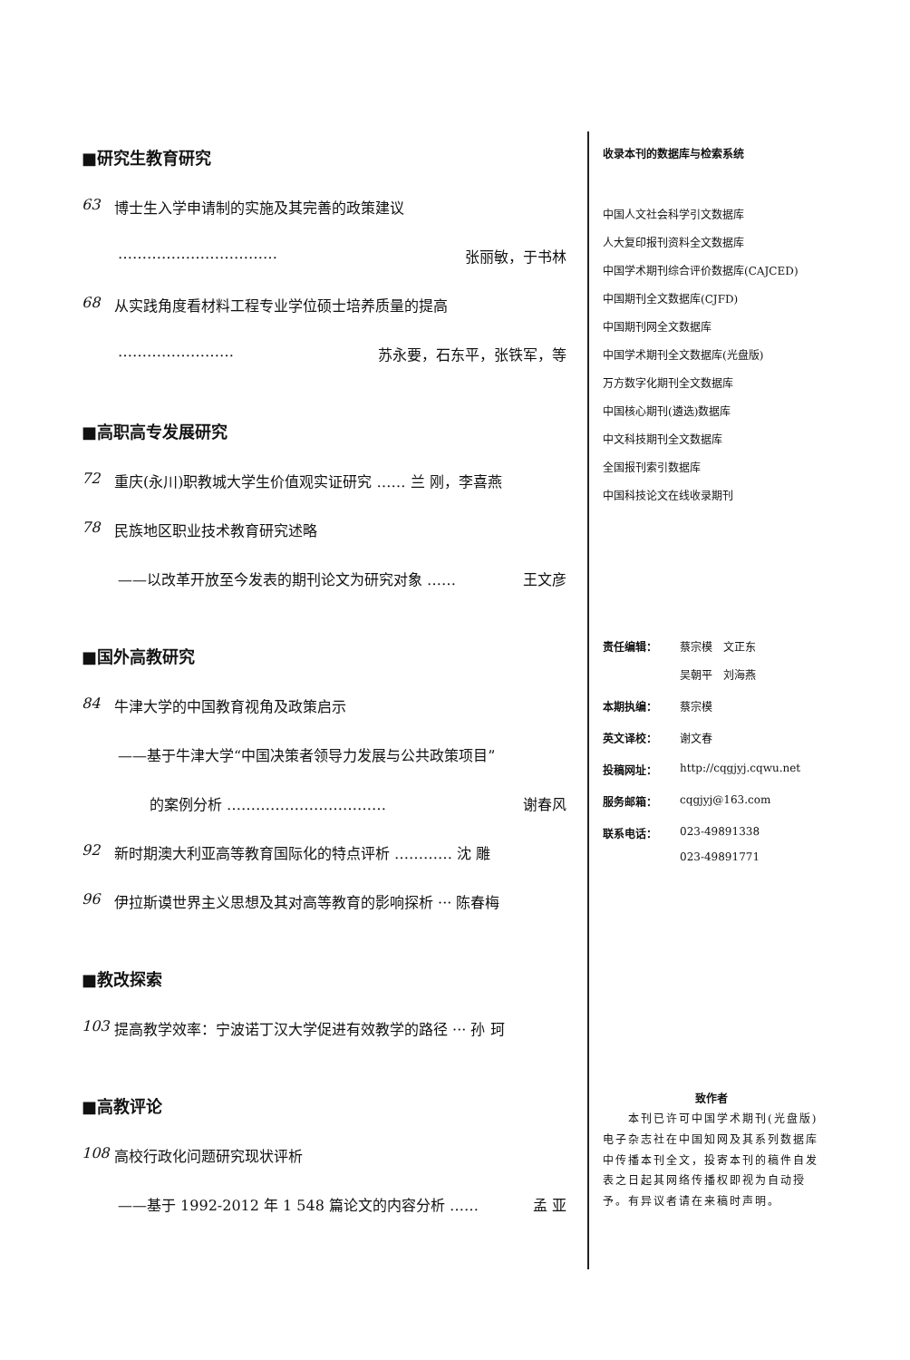■研究生教育研究
63 博士生入学申请制的实施及其完善的政策建议
…………………………… 张丽敏，于书林
68 从实践角度看材料工程专业学位硕士培养质量的提高
…………………… 苏永要，石东平，张铁军，等
■高职高专发展研究
72 重庆(永川)职教城大学生价值观实证研究 …… 兰 刚，李喜燕
78 民族地区职业技术教育研究述略
——以改革开放至今发表的期刊论文为研究对象 …… 王文彦
■国外高教研究
84 牛津大学的中国教育视角及政策启示
——基于牛津大学“中国决策者领导力发展与公共政策项目”
的案例分析 …………………………… 谢春风
92 新时期澳大利亚高等教育国际化的特点评析 ………… 沈 雕
96 伊拉斯谟世界主义思想及其对高等教育的影响探析 ··· 陈春梅
■教改探索
103 提高教学效率：宁波诺丁汉大学促进有效教学的路径 ··· 孙 珂
■高教评论
108 高校行政化问题研究现状评析
——基于 1992-2012 年 1 548 篇论文的内容分析 …… 孟 亚
收录本刊的数据库与检索系统
中国人文社会科学引文数据库
人大复印报刊资料全文数据库
中国学术期刊综合评价数据库(CAJCED)
中国期刊全文数据库(CJFD)
中国期刊网全文数据库
中国学术期刊全文数据库(光盘版)
万方数字化期刊全文数据库
中国核心期刊(遴选)数据库
中文科技期刊全文数据库
全国报刊索引数据库
中国科技论文在线收录期刊
责任编辑： 蔡宗模　文正东
吴朝平　刘海燕
本期执编： 蔡宗模
英文译校： 谢文春
投稿网址： http://cqgjyj.cqwu.net
服务邮箱： cqgjyj@163.com
联系电话： 023-49891338
023-49891771
致作者
　　本刊已许可中国学术期刊(光盘版)电子杂志社在中国知网及其系列数据库中传播本刊全文，投寄本刊的稿件自发表之日起其网络传播权即视为自动授予。有异议者请在来稿时声明。